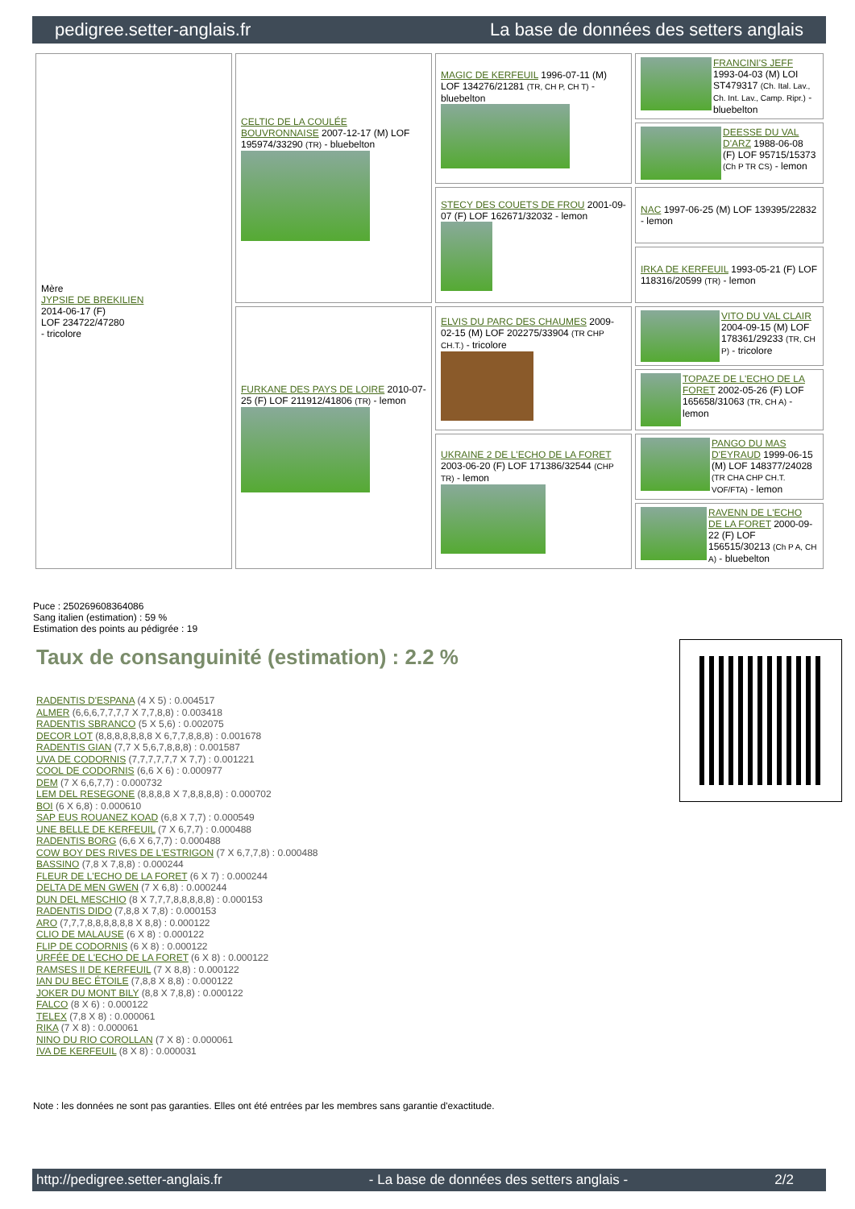pedigree.setter-anglais.fr La base de données des setters anglais
| Mère JYPSIE DE BREKILIEN 2014-06-17 (F) LOF 234722/47280 - tricolore | CELTIC DE LA COULÉE BOUVRONNAISE 2007-12-17 (M) LOF 195974/33290 (TR) - bluebelton | MAGIC DE KERFEUIL 1996-07-11 (M) LOF 134276/21281 (TR, CH P, CH T) - bluebelton | FRANCINI'S JEFF 1993-04-03 (M) LOI ST479317 (Ch. Ital. Lav., Ch. Int. Lav., Camp. Ripr.) - bluebelton |
| | | | DEESSE DU VAL D'ARZ 1988-06-08 (F) LOF 95715/15373 (Ch P TR CS) - lemon |
| | | STECY DES COUETS DE FROU 2001-09-07 (F) LOF 162671/32032 - lemon | NAC 1997-06-25 (M) LOF 139395/22832 - lemon |
| | | | IRKA DE KERFEUIL 1993-05-21 (F) LOF 118316/20599 (TR) - lemon |
| | FURKANE DES PAYS DE LOIRE 2010-07-25 (F) LOF 211912/41806 (TR) - lemon | ELVIS DU PARC DES CHAUMES 2009-02-15 (M) LOF 202275/33904 (TR CHP CH.T.) - tricolore | VITO DU VAL CLAIR 2004-09-15 (M) LOF 178361/29233 (TR, CH P) - tricolore |
| | | | TOPAZE DE L'ECHO DE LA FORET 2002-05-26 (F) LOF 165658/31063 (TR, CH A) - lemon |
| | | UKRAINE 2 DE L'ECHO DE LA FORET 2003-06-20 (F) LOF 171386/32544 (CHP TR) - lemon | PANGO DU MAS D'EYRAUD 1999-06-15 (M) LOF 148377/24028 (TR CHA CHP CH.T. VOF/FTA) - lemon |
| | | | RAVENN DE L'ECHO DE LA FORET 2000-09-22 (F) LOF 156515/30213 (Ch P A, CH A) - bluebelton |
Puce : 250269608364086
Sang italien (estimation) : 59 %
Estimation des points au pédigrée : 19
Taux de consanguinité (estimation) : 2.2 %
RADENTIS D'ESPANA (4 X 5) : 0.004517
ALMER (6,6,6,7,7,7,7 X 7,7,8,8) : 0.003418
RADENTIS SBRANCO (5 X 5,6) : 0.002075
DECOR LOT (8,8,8,8,8,8,8 X 6,7,7,8,8,8) : 0.001678
RADENTIS GIAN (7,7 X 5,6,7,8,8,8) : 0.001587
UVA DE CODORNIS (7,7,7,7,7,7 X 7,7) : 0.001221
COOL DE CODORNIS (6,6 X 6) : 0.000977
DEM (7 X 6,6,7,7) : 0.000732
LEM DEL RESEGONE (8,8,8,8 X 7,8,8,8,8) : 0.000702
BOI (6 X 6,8) : 0.000610
SAP EUS ROUANEZ KOAD (6,8 X 7,7) : 0.000549
UNE BELLE DE KERFEUIL (7 X 6,7,7) : 0.000488
RADENTIS BORG (6,6 X 6,7,7) : 0.000488
COW BOY DES RIVES DE L'ESTRIGON (7 X 6,7,7,8) : 0.000488
BASSINO (7,8 X 7,8,8) : 0.000244
FLEUR DE L'ECHO DE LA FORET (6 X 7) : 0.000244
DELTA DE MEN GWEN (7 X 6,8) : 0.000244
DUN DEL MESCHIO (8 X 7,7,7,8,8,8,8,8) : 0.000153
RADENTIS DIDO (7,8,8 X 7,8) : 0.000153
ARO (7,7,7,8,8,8,8,8,8 X 8,8) : 0.000122
CLIO DE MALAUSE (6 X 8) : 0.000122
FLIP DE CODORNIS (6 X 8) : 0.000122
URFÉE DE L'ECHO DE LA FORET (6 X 8) : 0.000122
RAMSES II DE KERFEUIL (7 X 8,8) : 0.000122
IAN DU BEC ÉTOILE (7,8,8 X 8,8) : 0.000122
JOKER DU MONT BILY (8,8 X 7,8,8) : 0.000122
FALCO (8 X 6) : 0.000122
TELEX (7,8 X 8) : 0.000061
RIKA (7 X 8) : 0.000061
NINO DU RIO COROLLAN (7 X 8) : 0.000061
IVA DE KERFEUIL (8 X 8) : 0.000031
Note : les données ne sont pas garanties. Elles ont été entrées par les membres sans garantie d'exactitude.
http://pedigree.setter-anglais.fr - La base de données des setters anglais - 2/2